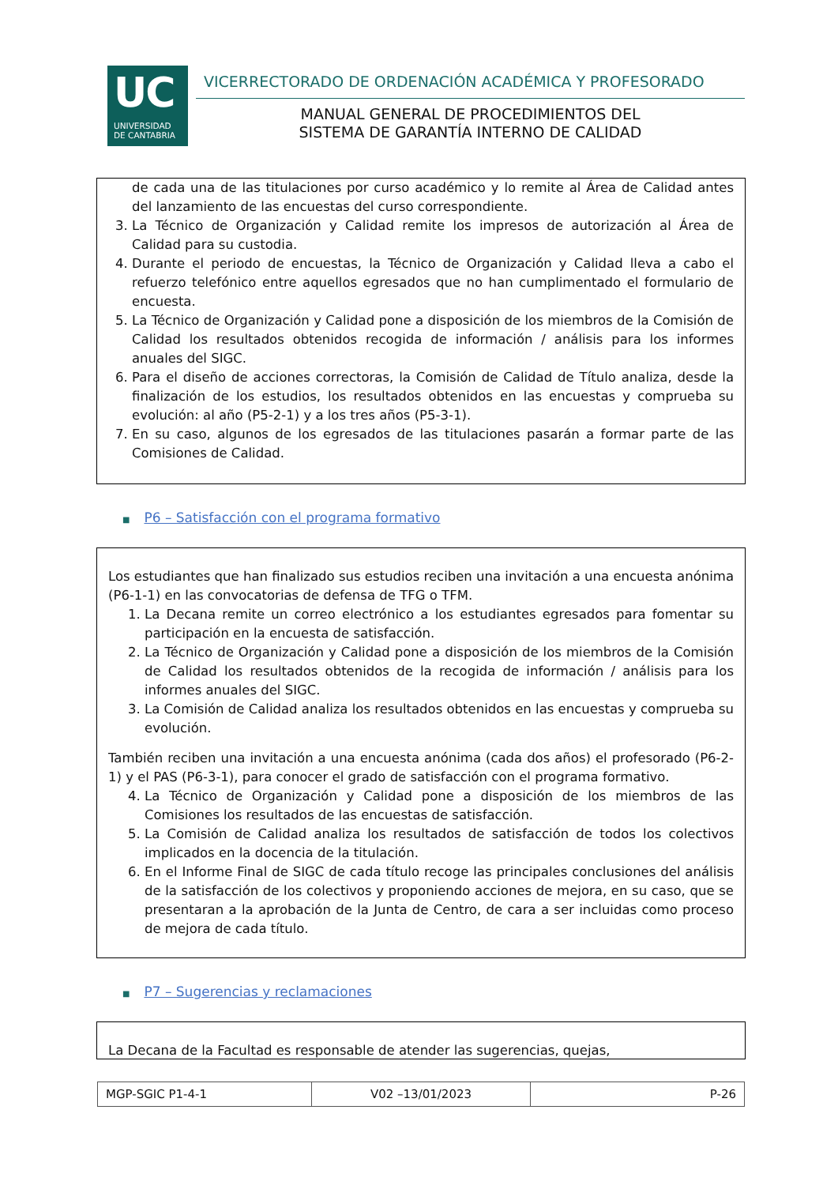UC
UNIVERSIDAD
DE CANTABRIA
VICERRECTORADO DE ORDENACIÓN ACADÉMICA Y PROFESORADO
MANUAL GENERAL DE PROCEDIMIENTOS DEL
SISTEMA DE GARANTÍA INTERNO DE CALIDAD
de cada una de las titulaciones por curso académico y lo remite al Área de Calidad antes del lanzamiento de las encuestas del curso correspondiente.
3. La Técnico de Organización y Calidad remite los impresos de autorización al Área de Calidad para su custodia.
4. Durante el periodo de encuestas, la Técnico de Organización y Calidad lleva a cabo el refuerzo telefónico entre aquellos egresados que no han cumplimentado el formulario de encuesta.
5. La Técnico de Organización y Calidad pone a disposición de los miembros de la Comisión de Calidad los resultados obtenidos recogida de información / análisis para los informes anuales del SIGC.
6. Para el diseño de acciones correctoras, la Comisión de Calidad de Título analiza, desde la finalización de los estudios, los resultados obtenidos en las encuestas y comprueba su evolución: al año (P5-2-1) y a los tres años (P5-3-1).
7. En su caso, algunos de los egresados de las titulaciones pasarán a formar parte de las Comisiones de Calidad.
■ P6 – Satisfacción con el programa formativo
Los estudiantes que han finalizado sus estudios reciben una invitación a una encuesta anónima (P6-1-1) en las convocatorias de defensa de TFG o TFM.
1. La Decana remite un correo electrónico a los estudiantes egresados para fomentar su participación en la encuesta de satisfacción.
2. La Técnico de Organización y Calidad pone a disposición de los miembros de la Comisión de Calidad los resultados obtenidos de la recogida de información / análisis para los informes anuales del SIGC.
3. La Comisión de Calidad analiza los resultados obtenidos en las encuestas y comprueba su evolución.
También reciben una invitación a una encuesta anónima (cada dos años) el profesorado (P6-2-1) y el PAS (P6-3-1), para conocer el grado de satisfacción con el programa formativo.
4. La Técnico de Organización y Calidad pone a disposición de los miembros de las Comisiones los resultados de las encuestas de satisfacción.
5. La Comisión de Calidad analiza los resultados de satisfacción de todos los colectivos implicados en la docencia de la titulación.
6. En el Informe Final de SIGC de cada título recoge las principales conclusiones del análisis de la satisfacción de los colectivos y proponiendo acciones de mejora, en su caso, que se presentaran a la aprobación de la Junta de Centro, de cara a ser incluidas como proceso de mejora de cada título.
■ P7 – Sugerencias y reclamaciones
La Decana de la Facultad es responsable de atender las sugerencias, quejas,
| MGP-SGIC P1-4-1 | V02 –13/01/2023 | P-26 |